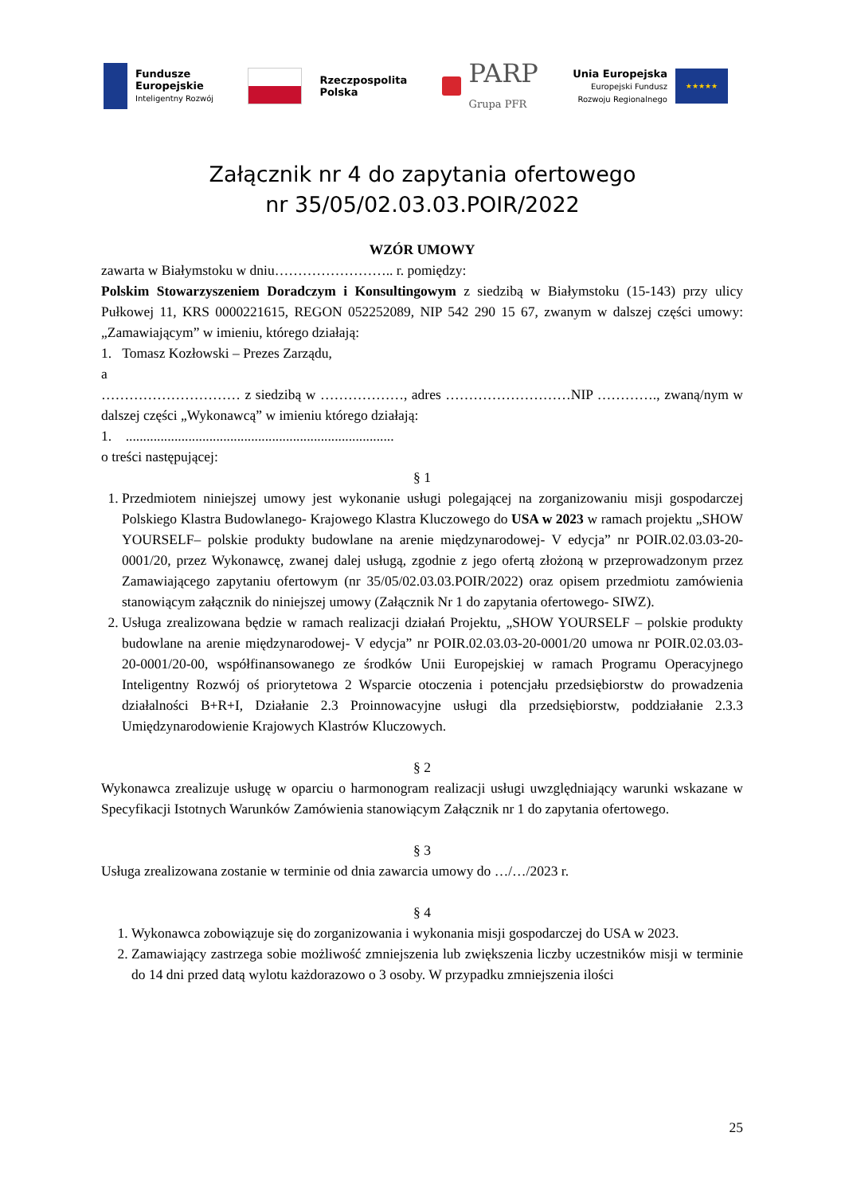Fundusze
Europejskie
Inteligentny Rozwój
Rzeczpospolita
Polska
PARP
Grupa PFR
Unia Europejska
Europejski Fundusz
Rozwoju Regionalnego
★★★★★
Załącznik nr 4 do zapytania ofertowego
nr 35/05/02.03.03.POIR/2022
WZÓR UMOWY
zawarta w Białymstoku w dniu…………………….. r. pomiędzy:
Polskim Stowarzyszeniem Doradczym i Konsultingowym z siedzibą w Białymstoku (15-143) przy ulicy Pułkowej 11, KRS 0000221615, REGON 052252089, NIP 542 290 15 67, zwanym w dalszej części umowy: „Zamawiającym” w imieniu, którego działają:
1. Tomasz Kozłowski – Prezes Zarządu,
a
………………………… z siedzibą w ………………, adres ………………………NIP …………., zwaną/nym w dalszej części „Wykonawcą” w imieniu którego działają:
1. .............................................................................
o treści następującej:
§ 1
1. Przedmiotem niniejszej umowy jest wykonanie usługi polegającej na zorganizowaniu misji gospodarczej Polskiego Klastra Budowlanego- Krajowego Klastra Kluczowego do USA w 2023 w ramach projektu „SHOW YOURSELF– polskie produkty budowlane na arenie międzynarodowej- V edycja” nr POIR.02.03.03-20-0001/20, przez Wykonawcę, zwanej dalej usługą, zgodnie z jego ofertą złożoną w przeprowadzonym przez Zamawiającego zapytaniu ofertowym (nr 35/05/02.03.03.POIR/2022) oraz opisem przedmiotu zamówienia stanowiącym załącznik do niniejszej umowy (Załącznik Nr 1 do zapytania ofertowego- SIWZ).
2. Usługa zrealizowana będzie w ramach realizacji działań Projektu, „SHOW YOURSELF – polskie produkty budowlane na arenie międzynarodowej- V edycja” nr POIR.02.03.03-20-0001/20 umowa nr POIR.02.03.03-20-0001/20-00, współfinansowanego ze środków Unii Europejskiej w ramach Programu Operacyjnego Inteligentny Rozwój oś priorytetowa 2 Wsparcie otoczenia i potencjału przedsiębiorstw do prowadzenia działalności B+R+I, Działanie 2.3 Proinnowacyjne usługi dla przedsiębiorstw, poddziałanie 2.3.3 Umiędzynarodowienie Krajowych Klastrów Kluczowych.
§ 2
Wykonawca zrealizuje usługę w oparciu o harmonogram realizacji usługi uwzględniający warunki wskazane w Specyfikacji Istotnych Warunków Zamówienia stanowiącym Załącznik nr 1 do zapytania ofertowego.
§ 3
Usługa zrealizowana zostanie w terminie od dnia zawarcia umowy do …/…/2023 r.
§ 4
1. Wykonawca zobowiązuje się do zorganizowania i wykonania misji gospodarczej do USA w 2023.
2. Zamawiający zastrzega sobie możliwość zmniejszenia lub zwiększenia liczby uczestników misji w terminie do 14 dni przed datą wylotu każdorazowo o 3 osoby. W przypadku zmniejszenia ilości
25